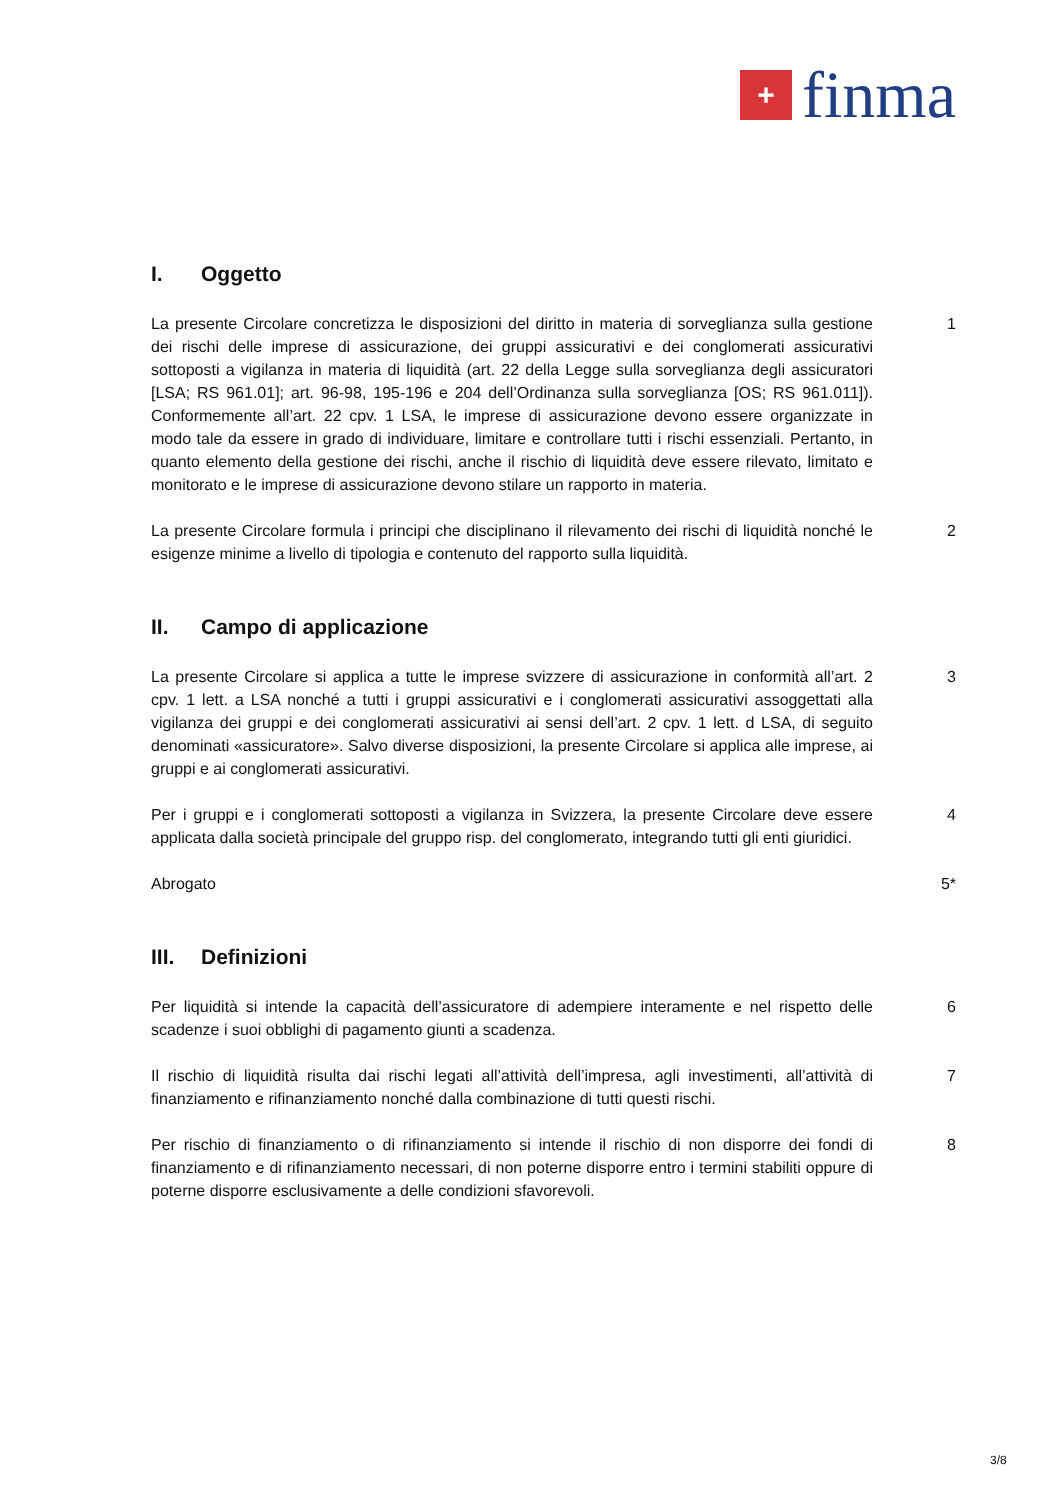+
finma
I. Oggetto
La presente Circolare concretizza le disposizioni del diritto in materia di sorveglianza sulla gestione dei rischi delle imprese di assicurazione, dei gruppi assicurativi e dei conglomerati assicurativi sottoposti a vigilanza in materia di liquidità (art. 22 della Legge sulla sorveglianza degli assicuratori [LSA; RS 961.01]; art. 96-98, 195-196 e 204 dell’Ordinanza sulla sorveglianza [OS; RS 961.011]). Conformemente all’art. 22 cpv. 1 LSA, le imprese di assicurazione devono essere organizzate in modo tale da essere in grado di individuare, limitare e controllare tutti i rischi essenziali. Pertanto, in quanto elemento della gestione dei rischi, anche il rischio di liquidità deve essere rilevato, limitato e monitorato e le imprese di assicurazione devono stilare un rapporto in materia.
1
La presente Circolare formula i principi che disciplinano il rilevamento dei rischi di liquidità nonché le esigenze minime a livello di tipologia e contenuto del rapporto sulla liquidità.
2
II. Campo di applicazione
La presente Circolare si applica a tutte le imprese svizzere di assicurazione in conformità all’art. 2 cpv. 1 lett. a LSA nonché a tutti i gruppi assicurativi e i conglomerati assicurativi assoggettati alla vigilanza dei gruppi e dei conglomerati assicurativi ai sensi dell’art. 2 cpv. 1 lett. d LSA, di seguito denominati «assicuratore». Salvo diverse disposizioni, la presente Circolare si applica alle imprese, ai gruppi e ai conglomerati assicurativi.
3
Per i gruppi e i conglomerati sottoposti a vigilanza in Svizzera, la presente Circolare deve essere applicata dalla società principale del gruppo risp. del conglomerato, integrando tutti gli enti giuridici.
4
Abrogato 5*
III. Definizioni
Per liquidità si intende la capacità dell’assicuratore di adempiere interamente e nel rispetto delle scadenze i suoi obblighi di pagamento giunti a scadenza.
6
Il rischio di liquidità risulta dai rischi legati all’attività dell’impresa, agli investimenti, all’attività di finanziamento e rifinanziamento nonché dalla combinazione di tutti questi rischi.
7
Per rischio di finanziamento o di rifinanziamento si intende il rischio di non disporre dei fondi di finanziamento e di rifinanziamento necessari, di non poterne disporre entro i termini stabiliti oppure di poterne disporre esclusivamente a delle condizioni sfavorevoli.
8
3/8